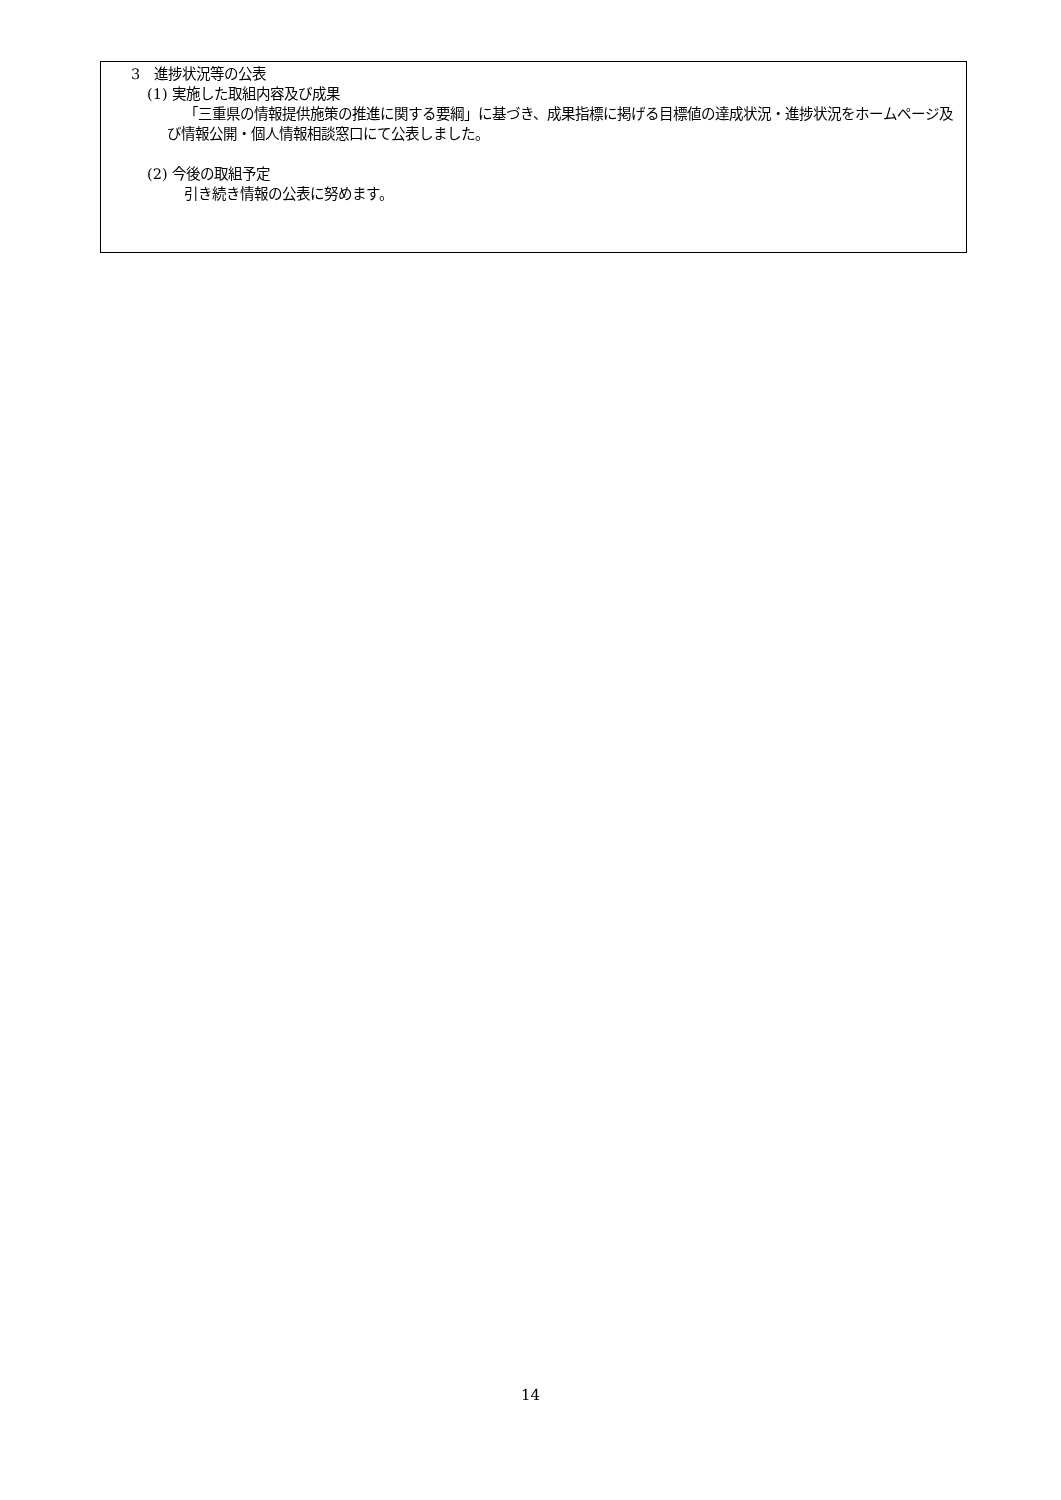3　進捗状況等の公表
(1) 実施した取組内容及び成果
「三重県の情報提供施策の推進に関する要綱」に基づき、成果指標に掲げる目標値の達成状況・進捗状況をホームページ及び情報公開・個人情報相談窓口にて公表しました。
(2) 今後の取組予定
引き続き情報の公表に努めます。
14